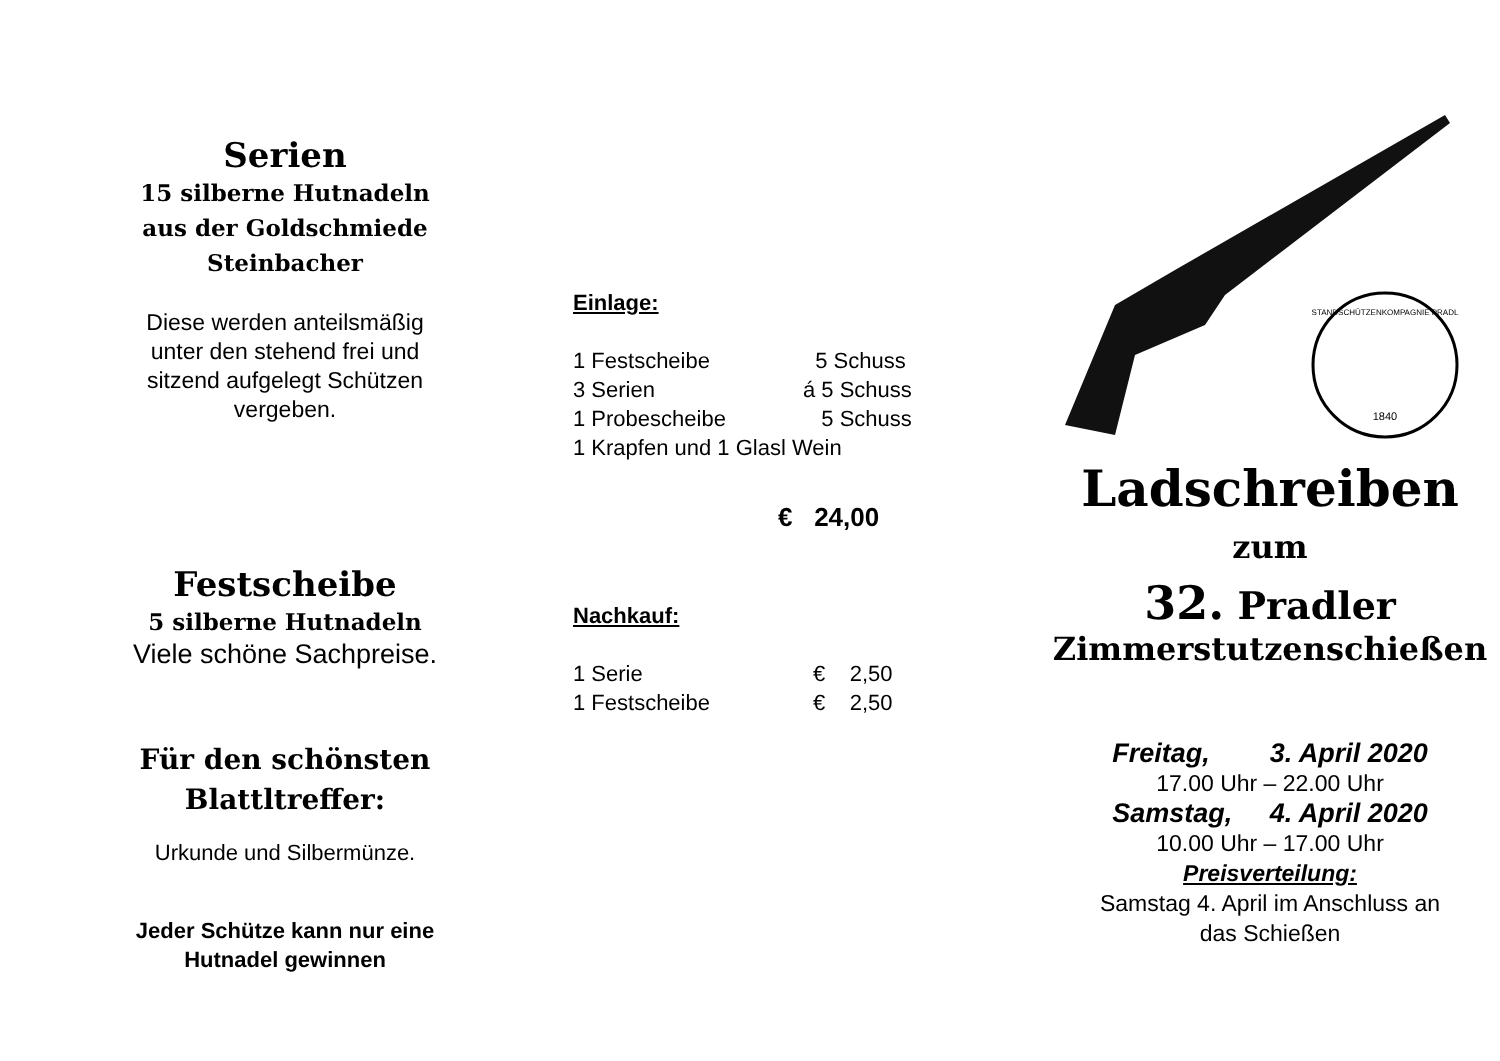Serien
15 silberne Hutnadeln
aus der Goldschmiede
Steinbacher
Diese werden anteilsmäßig
unter den stehend frei und
sitzend aufgelegt Schützen
vergeben.
Festscheibe
5 silberne Hutnadeln
Viele schöne Sachpreise.
Für den schönsten
Blattltreffer:
Urkunde und Silbermünze.
Jeder Schütze kann nur eine
Hutnadel gewinnen
Einlage:
| 1 Festscheibe | 5 Schuss |
| 3 Serien | á 5 Schuss |
| 1 Probescheibe | 5 Schuss |
| 1 Krapfen und 1 Glasl Wein | |
€ 24,00
Nachkauf:
| 1 Serie | € 2,50 |
| 1 Festscheibe | € 2,50 |
1840
STANDSCHÜTZENKOMPAGNIE PRADL
Ladschreiben
zum
32. Pradler
Zimmerstutzenschießen
Freitag, 3. April 2020
17.00 Uhr – 22.00 Uhr
Samstag, 4. April 2020
10.00 Uhr – 17.00 Uhr
Preisverteilung:
Samstag 4. April im Anschluss an
das Schießen